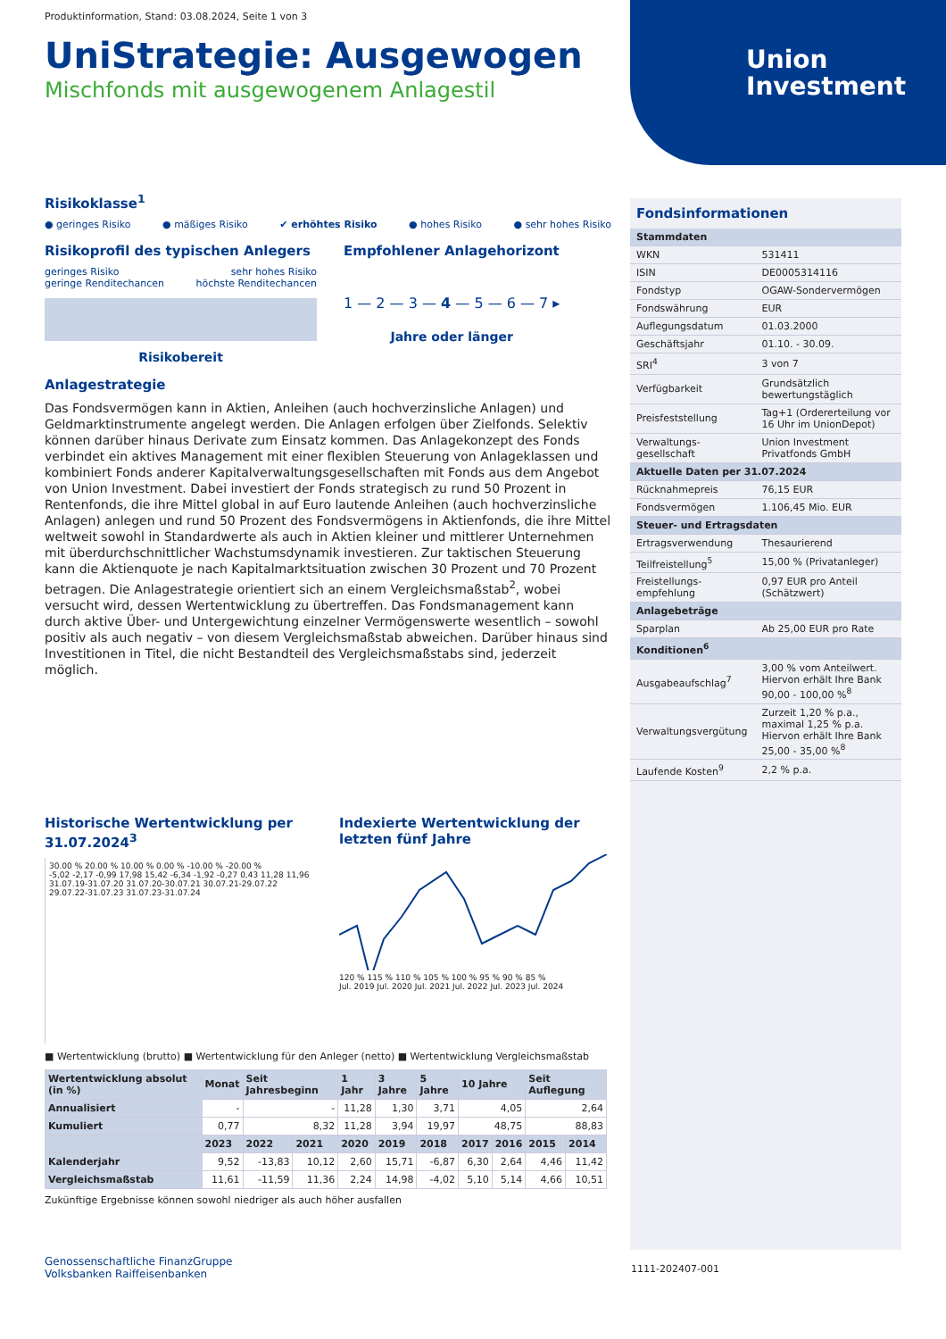Union
Investment
Produktinformation, Stand: 03.08.2024, Seite 1 von 3
UniStrategie: Ausgewogen
Mischfonds mit ausgewogenem Anlagestil
Risikoklasse<sup>1</sup>
● geringes Risiko ● mäßiges Risiko ✔ erhöhtes Risiko ● hohes Risiko ● sehr hohes Risiko
Risikoprofil des typischen Anlegers
geringes Risiko
geringe Renditechancen sehr hohes Risiko
höchste Renditechancen
Risikobereit
Empfohlener Anlagehorizont
1 — 2 — 3 — 4 — 5 — 6 — 7 ▸
Jahre oder länger
Anlagestrategie
Das Fondsvermögen kann in Aktien, Anleihen (auch hochverzinsliche Anlagen) und Geldmarktinstrumente angelegt werden. Die Anlagen erfolgen über Zielfonds. Selektiv können darüber hinaus Derivate zum Einsatz kommen. Das Anlagekonzept des Fonds verbindet ein aktives Management mit einer flexiblen Steuerung von Anlageklassen und kombiniert Fonds anderer Kapitalverwaltungsgesellschaften mit Fonds aus dem Angebot von Union Investment. Dabei investiert der Fonds strategisch zu rund 50 Prozent in Rentenfonds, die ihre Mittel global in auf Euro lautende Anleihen (auch hochverzinsliche Anlagen) anlegen und rund 50 Prozent des Fondsvermögens in Aktienfonds, die ihre Mittel weltweit sowohl in Standardwerte als auch in Aktien kleiner und mittlerer Unternehmen mit überdurchschnittlicher Wachstumsdynamik investieren. Zur taktischen Steuerung kann die Aktienquote je nach Kapitalmarktsituation zwischen 30 Prozent und 70 Prozent betragen. Die Anlagestrategie orientiert sich an einem Vergleichsmaßstab<sup>2</sup>, wobei versucht wird, dessen Wertentwicklung zu übertreffen. Das Fondsmanagement kann durch aktive Über- und Untergewichtung einzelner Vermögenswerte wesentlich – sowohl positiv als auch negativ – von diesem Vergleichsmaßstab abweichen. Darüber hinaus sind Investitionen in Titel, die nicht Bestandteil des Vergleichsmaßstabs sind, jederzeit möglich.
Historische Wertentwicklung per 31.07.2024<sup>3</sup>
30.00 % 20.00 % 10.00 % 0.00 % -10.00 % -20.00 %
-5,02 -2,17 -0,99 17,98 15,42 -6,34 -1,92 -0,27 0,43 11,28 11,96
31.07.19-31.07.20 31.07.20-30.07.21 30.07.21-29.07.22 29.07.22-31.07.23 31.07.23-31.07.24
Indexierte Wertentwicklung der letzten fünf Jahre
120 % 115 % 110 % 105 % 100 % 95 % 90 % 85 %
Jul. 2019 Jul. 2020 Jul. 2021 Jul. 2022 Jul. 2023 Jul. 2024
■ Wertentwicklung (brutto) ■ Wertentwicklung für den Anleger (netto) ■ Wertentwicklung Vergleichsmaßstab
| Wertentwicklung absolut (in %) | Monat | Seit Jahresbeginn | | 1 Jahr | 3 Jahre | 5 Jahre | 10 Jahre | | Seit Auflegung | |
| --- | --- | --- | --- | --- | --- | --- | --- | --- | --- | --- |
| Annualisiert | - | - | | 11,28 | 1,30 | 3,71 | 4,05 | | 2,64 | |
| Kumuliert | 0,77 | 8,32 | | 11,28 | 3,94 | 19,97 | 48,75 | | 88,83 | |
| | 2023 | 2022 | 2021 | 2020 | 2019 | 2018 | 2017 | 2016 | 2015 | 2014 |
| Kalenderjahr | 9,52 | -13,83 | 10,12 | 2,60 | 15,71 | -6,87 | 6,30 | 2,64 | 4,46 | 11,42 |
| Vergleichsmaßstab | 11,61 | -11,59 | 11,36 | 2,24 | 14,98 | -4,02 | 5,10 | 5,14 | 4,66 | 10,51 |
Zukünftige Ergebnisse können sowohl niedriger als auch höher ausfallen
Genossenschaftliche FinanzGruppe
Volksbanken Raiffeisenbanken
Fondsinformationen
| Stammdaten | |
| WKN | 531411 |
| ISIN | DE0005314116 |
| Fondstyp | OGAW-Sondervermögen |
| Fondswährung | EUR |
| Auflegungsdatum | 01.03.2000 |
| Geschäftsjahr | 01.10. - 30.09. |
| SRI<sup>4</sup> | 3 von 7 |
| Verfügbarkeit | Grundsätzlich bewertungstäglich |
| Preisfeststellung | Tag+1 (Ordererteilung vor 16 Uhr im UnionDepot) |
| Verwaltungs-gesellschaft | Union Investment Privatfonds GmbH |
| Aktuelle Daten per 31.07.2024 | |
| Rücknahmepreis | 76,15 EUR |
| Fondsvermögen | 1.106,45 Mio. EUR |
| Steuer- und Ertragsdaten | |
| Ertragsverwendung | Thesaurierend |
| Teilfreistellung<sup>5</sup> | 15,00 % (Privatanleger) |
| Freistellungs-empfehlung | 0,97 EUR pro Anteil (Schätzwert) |
| Anlagebeträge | |
| Sparplan | Ab 25,00 EUR pro Rate |
| Konditionen<sup>6</sup> | |
| Ausgabeaufschlag<sup>7</sup> | 3,00 % vom Anteilwert. Hiervon erhält Ihre Bank 90,00 - 100,00 %<sup>8</sup> |
| Verwaltungsvergütung | Zurzeit 1,20 % p.a., maximal 1,25 % p.a. Hiervon erhält Ihre Bank 25,00 - 35,00 %<sup>8</sup> |
| Laufende Kosten<sup>9</sup> | 2,2 % p.a. |
1111-202407-001